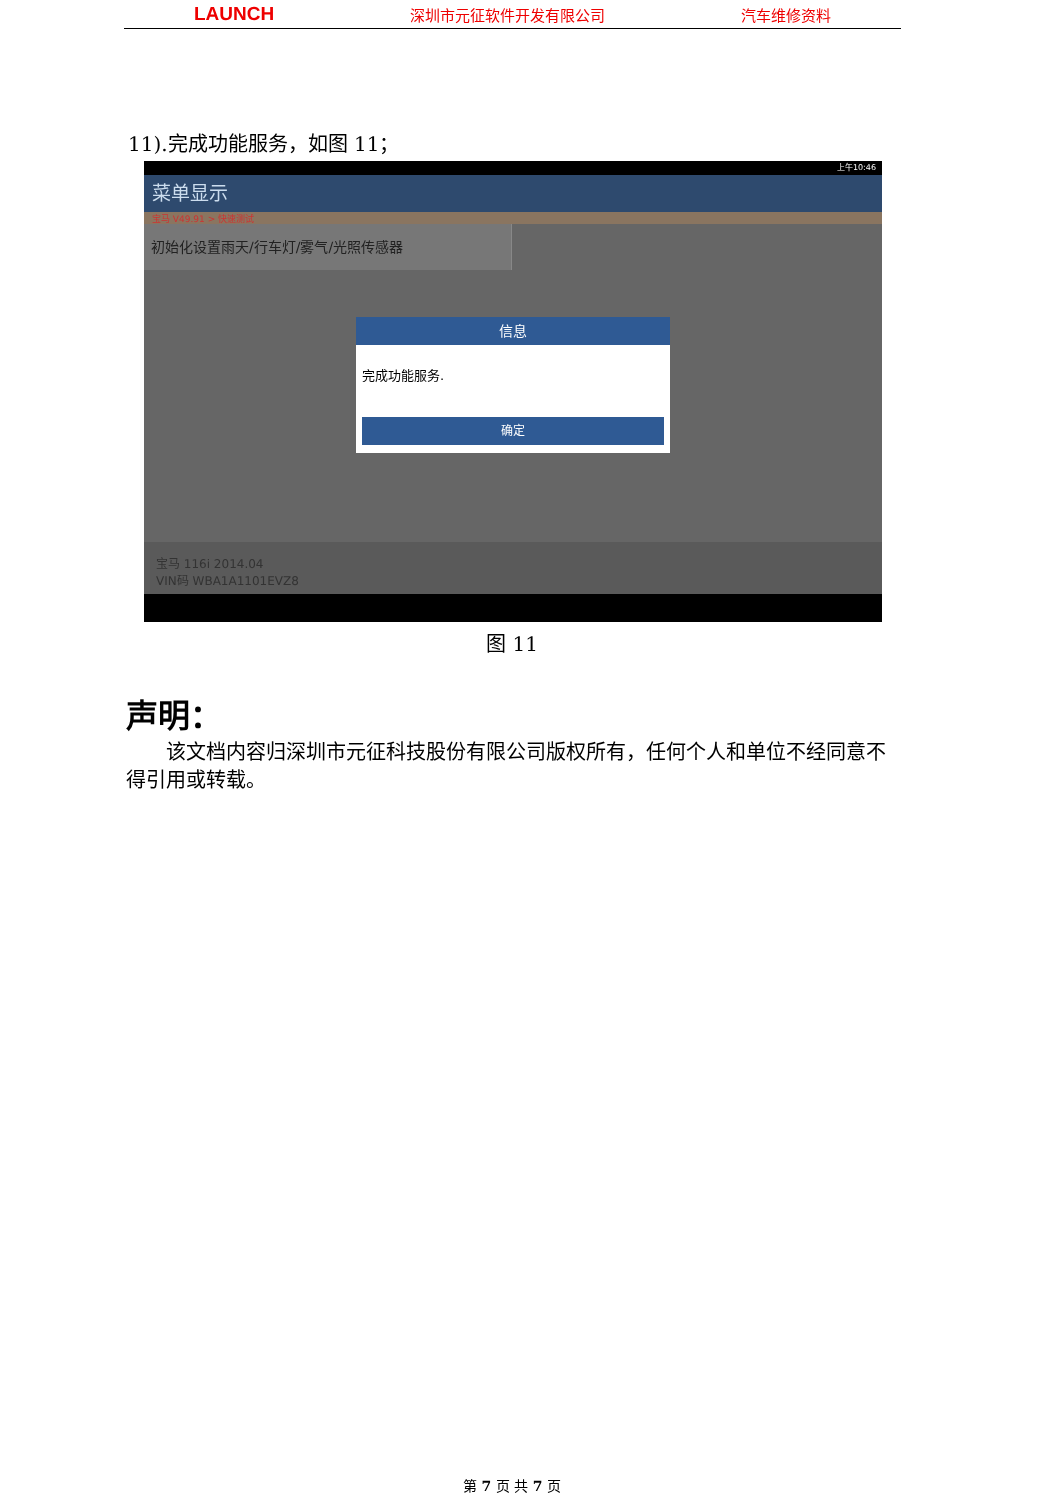LAUNCH 深圳市元征软件开发有限公司 汽车维修资料
11).完成功能服务，如图 11；
上午10:46
菜单显示
宝马 V49.91 > 快速测试
初始化设置雨天/行车灯/雾气/光照传感器
信息
完成功能服务.
确定
宝马 116i 2014.04
VIN码 WBA1A1101EVZ8
图 11
声明：
该文档内容归深圳市元征科技股份有限公司版权所有，任何个人和单位不经同意不得引用或转载。
第 7 页 共 7 页